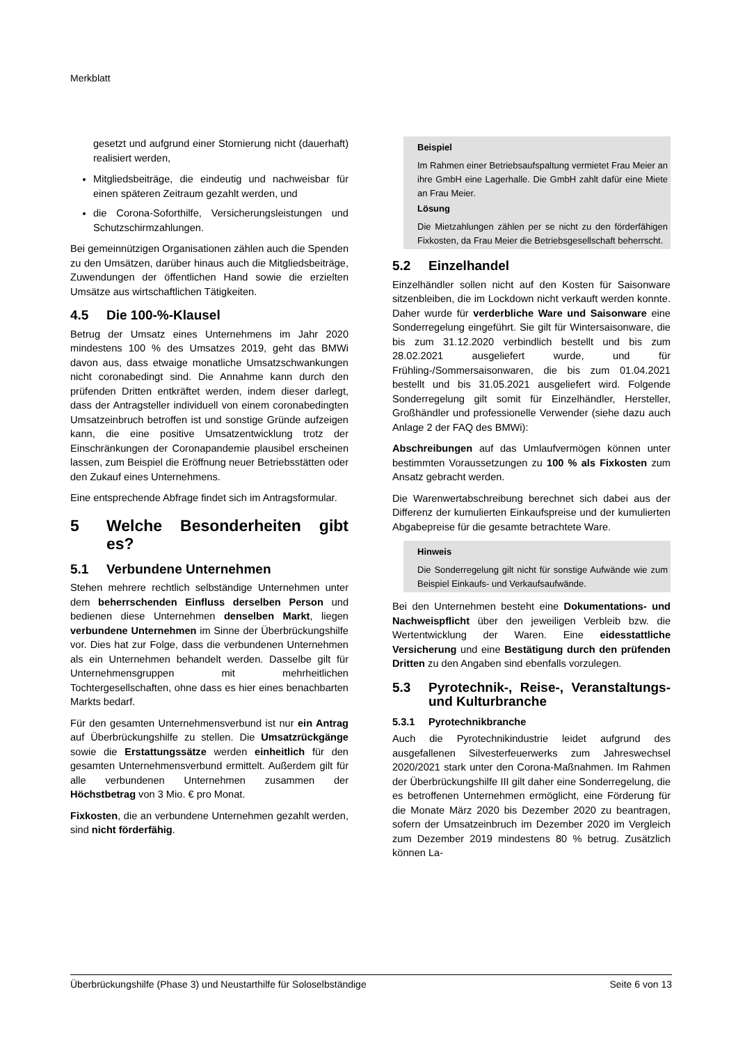Merkblatt
gesetzt und aufgrund einer Stornierung nicht (dauerhaft) realisiert werden,
Mitgliedsbeiträge, die eindeutig und nachweisbar für einen späteren Zeitraum gezahlt werden, und
die Corona-Soforthilfe, Versicherungsleistungen und Schutzschirmzahlungen.
Bei gemeinnützigen Organisationen zählen auch die Spenden zu den Umsätzen, darüber hinaus auch die Mitgliedsbeiträge, Zuwendungen der öffentlichen Hand sowie die erzielten Umsätze aus wirtschaftlichen Tätigkeiten.
4.5 Die 100-%-Klausel
Betrug der Umsatz eines Unternehmens im Jahr 2020 mindestens 100 % des Umsatzes 2019, geht das BMWi davon aus, dass etwaige monatliche Umsatzschwankungen nicht coronabedingt sind. Die Annahme kann durch den prüfenden Dritten entkräftet werden, indem dieser darlegt, dass der Antragsteller individuell von einem coronabedingten Umsatzeinbruch betroffen ist und sonstige Gründe aufzeigen kann, die eine positive Umsatzentwicklung trotz der Einschränkungen der Coronapandemie plausibel erscheinen lassen, zum Beispiel die Eröffnung neuer Betriebsstätten oder den Zukauf eines Unternehmens.
Eine entsprechende Abfrage findet sich im Antragsformular.
5 Welche Besonderheiten gibt es?
5.1 Verbundene Unternehmen
Stehen mehrere rechtlich selbständige Unternehmen unter dem beherrschenden Einfluss derselben Person und bedienen diese Unternehmen denselben Markt, liegen verbundene Unternehmen im Sinne der Überbrückungshilfe vor. Dies hat zur Folge, dass die verbundenen Unternehmen als ein Unternehmen behandelt werden. Dasselbe gilt für Unternehmensgruppen mit mehrheitlichen Tochtergesellschaften, ohne dass es hier eines benachbarten Markts bedarf.
Für den gesamten Unternehmensverbund ist nur ein Antrag auf Überbrückungshilfe zu stellen. Die Umsatzrückgänge sowie die Erstattungssätze werden einheitlich für den gesamten Unternehmensverbund ermittelt. Außerdem gilt für alle verbundenen Unternehmen zusammen der Höchstbetrag von 3 Mio. € pro Monat.
Fixkosten, die an verbundene Unternehmen gezahlt werden, sind nicht förderfähig.
Beispiel
Im Rahmen einer Betriebsaufspaltung vermietet Frau Meier an ihre GmbH eine Lagerhalle. Die GmbH zahlt dafür eine Miete an Frau Meier.
Lösung
Die Mietzahlungen zählen per se nicht zu den förderfähigen Fixkosten, da Frau Meier die Betriebsgesellschaft beherrscht.
5.2 Einzelhandel
Einzelhändler sollen nicht auf den Kosten für Saisonware sitzenbleiben, die im Lockdown nicht verkauft werden konnte. Daher wurde für verderbliche Ware und Saisonware eine Sonderregelung eingeführt. Sie gilt für Wintersaisonware, die bis zum 31.12.2020 verbindlich bestellt und bis zum 28.02.2021 ausgeliefert wurde, und für Frühling-/Sommersaisonwaren, die bis zum 01.04.2021 bestellt und bis 31.05.2021 ausgeliefert wird. Folgende Sonderregelung gilt somit für Einzelhändler, Hersteller, Großhändler und professionelle Verwender (siehe dazu auch Anlage 2 der FAQ des BMWi):
Abschreibungen auf das Umlaufvermögen können unter bestimmten Voraussetzungen zu 100 % als Fixkosten zum Ansatz gebracht werden.
Die Warenwertabschreibung berechnet sich dabei aus der Differenz der kumulierten Einkaufspreise und der kumulierten Abgabepreise für die gesamte betrachtete Ware.
Hinweis
Die Sonderregelung gilt nicht für sonstige Aufwände wie zum Beispiel Einkaufs- und Verkaufsaufwände.
Bei den Unternehmen besteht eine Dokumentations- und Nachweispflicht über den jeweiligen Verbleib bzw. die Wertentwicklung der Waren. Eine eidesstattliche Versicherung und eine Bestätigung durch den prüfenden Dritten zu den Angaben sind ebenfalls vorzulegen.
5.3 Pyrotechnik-, Reise-, Veranstaltungs- und Kulturbranche
5.3.1 Pyrotechnikbranche
Auch die Pyrotechnikindustrie leidet aufgrund des ausgefallenen Silvesterfeuerwerks zum Jahreswechsel 2020/2021 stark unter den Corona-Maßnahmen. Im Rahmen der Überbrückungshilfe III gilt daher eine Sonderregelung, die es betroffenen Unternehmen ermöglicht, eine Förderung für die Monate März 2020 bis Dezember 2020 zu beantragen, sofern der Umsatzeinbruch im Dezember 2020 im Vergleich zum Dezember 2019 mindestens 80 % betrug. Zusätzlich können La-
Überbrückungshilfe (Phase 3) und Neustarthilfe für Soloselbständige Seite 6 von 13